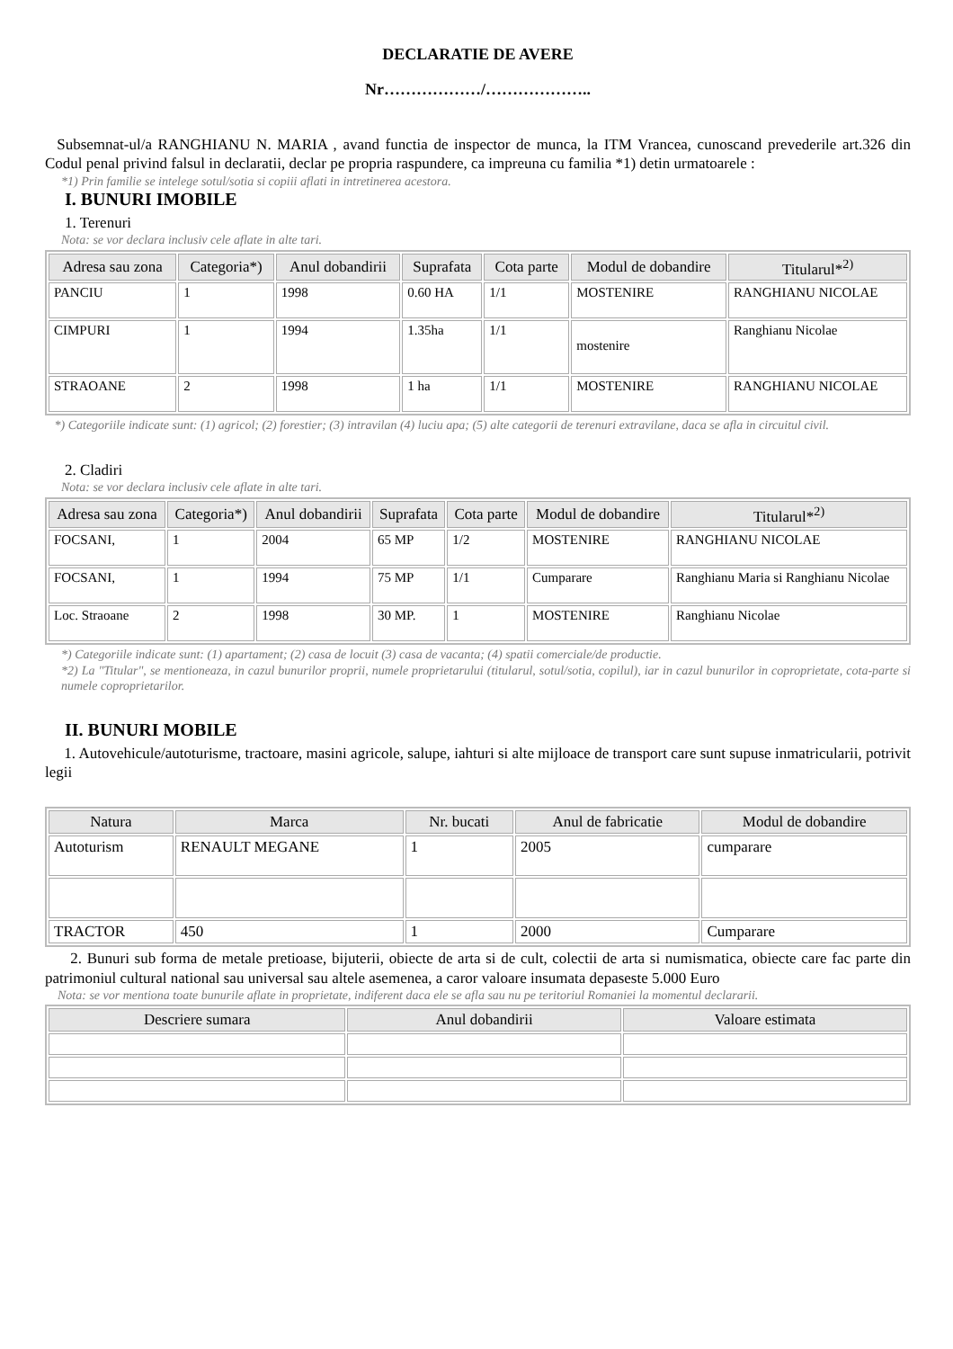DECLARATIE DE AVERE
Nr………………/………………..
Subsemnat-ul/a RANGHIANU N. MARIA , avand functia de inspector de munca, la ITM Vrancea, cunoscand prevederile art.326 din Codul penal privind falsul in declaratii, declar pe propria raspundere, ca impreuna cu familia *1) detin urmatoarele :
*1) Prin familie se intelege sotul/sotia si copiii aflati in intretinerea acestora.
I. BUNURI IMOBILE
1. Terenuri
Nota: se vor declara inclusiv cele aflate in alte tari.
| Adresa sau zona | Categoria*) | Anul dobandirii | Suprafata | Cota parte | Modul de dobandire | Titularul*<sup>2)</sup> |
| --- | --- | --- | --- | --- | --- | --- |
| PANCIU | 1 | 1998 | 0.60 HA | 1/1 | MOSTENIRE | RANGHIANU NICOLAE |
| CIMPURI | 1 | 1994 | 1.35ha | 1/1 | mostenire | Ranghianu Nicolae |
| STRAOANE | 2 | 1998 | 1 ha | 1/1 | MOSTENIRE | RANGHIANU NICOLAE |
*) Categoriile indicate sunt: (1) agricol; (2) forestier; (3) intravilan (4) luciu apa; (5) alte categorii de terenuri extravilane, daca se afla in circuitul civil.
2. Cladiri
Nota: se vor declara inclusiv cele aflate in alte tari.
| Adresa sau zona | Categoria*) | Anul dobandirii | Suprafata | Cota parte | Modul de dobandire | Titularul*<sup>2)</sup> |
| --- | --- | --- | --- | --- | --- | --- |
| FOCSANI, | 1 | 2004 | 65 MP | 1/2 | MOSTENIRE | RANGHIANU NICOLAE |
| FOCSANI, | 1 | 1994 | 75 MP | 1/1 | Cumparare | Ranghianu Maria si Ranghianu Nicolae |
| Loc. Straoane | 2 | 1998 | 30 MP. | 1 | MOSTENIRE | Ranghianu Nicolae |
*) Categoriile indicate sunt: (1) apartament; (2) casa de locuit (3) casa de vacanta; (4) spatii comerciale/de productie.
*2) La "Titular", se mentioneaza, in cazul bunurilor proprii, numele proprietarului (titularul, sotul/sotia, copilul), iar in cazul bunurilor in coproprietate, cota-parte si numele coproprietarilor.
II. BUNURI MOBILE
1. Autovehicule/autoturisme, tractoare, masini agricole, salupe, iahturi si alte mijloace de transport care sunt supuse inmatricularii, potrivit legii
| Natura | Marca | Nr. bucati | Anul de fabricatie | Modul de dobandire |
| --- | --- | --- | --- | --- |
| Autoturism | RENAULT MEGANE | 1 | 2005 | cumparare |
| TRACTOR | 450 | 1 | 2000 | Cumparare |
2. Bunuri sub forma de metale pretioase, bijuterii, obiecte de arta si de cult, colectii de arta si numismatica, obiecte care fac parte din patrimoniul cultural national sau universal sau altele asemenea, a caror valoare insumata depaseste 5.000 Euro
Nota: se vor mentiona toate bunurile aflate in proprietate, indiferent daca ele se afla sau nu pe teritoriul Romaniei la momentul declararii.
| Descriere sumara | Anul dobandirii | Valoare estimata |
| --- | --- | --- |